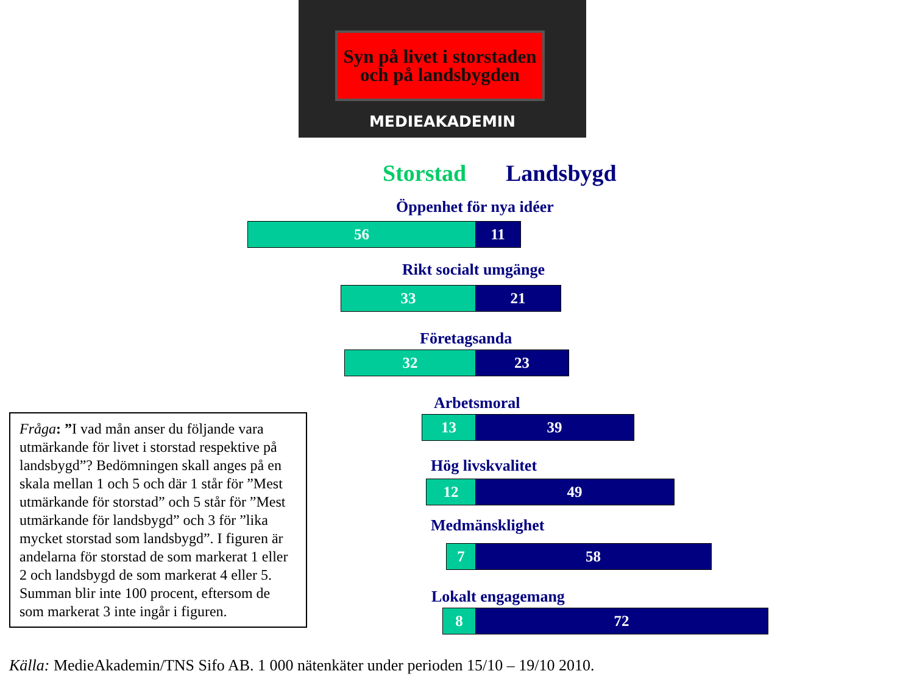Syn på livet i storstaden och på landsbygden
MEDIEAKADEMIN
Storstad Landsbygd
Öppenhet för nya idéer
56 11
Rikt socialt umgänge
33 21
Företagsanda
32 23
Arbetsmoral
13 39
Hög livskvalitet
12 49
Medmänsklighet
7 58
Lokalt engagemang
8 72
Fråga: ”I vad mån anser du följande vara utmärkande för livet i storstad respektive på landsbygd”? Bedömningen skall anges på en skala mellan 1 och 5 och där 1 står för ”Mest utmärkande för storstad” och 5 står för ”Mest utmärkande för landsbygd” och 3 för ”lika mycket storstad som landsbygd”. I figuren är andelarna för storstad de som markerat 1 eller 2 och landsbygd de som markerat 4 eller 5. Summan blir inte 100 procent, eftersom de som markerat 3 inte ingår i figuren.
Källa: MedieAkademin/TNS Sifo AB. 1 000 nätenkäter under perioden 15/10 – 19/10 2010.